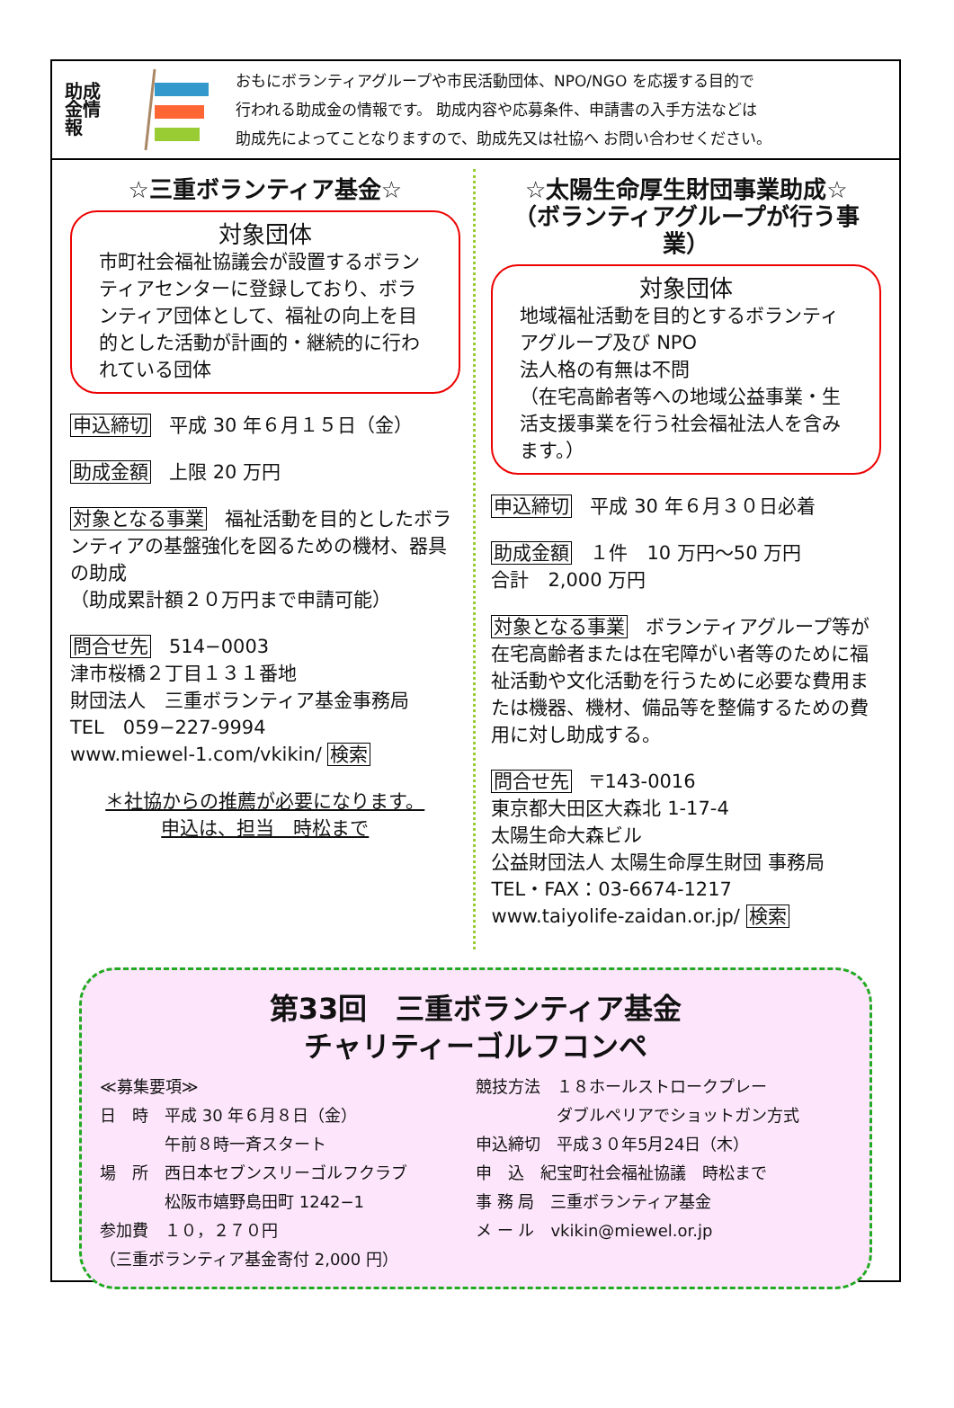助成金情報
おもにボランティアグループや市民活動団体、NPO/NGO を応援する目的で
行われる助成金の情報です。 助成内容や応募条件、申請書の入手方法などは
助成先によってことなりますので、助成先又は社協へ お問い合わせください。
☆三重ボランティア基金☆
対象団体
市町社会福祉協議会が設置するボランティアセンターに登録しており、ボランティア団体として、福祉の向上を目的とした活動が計画的・継続的に行われている団体
申込締切 平成 30 年６月１５日（金）
助成金額 上限 20 万円
対象となる事業 福祉活動を目的としたボランティアの基盤強化を図るための機材、器具の助成
（助成累計額２０万円まで申請可能）
問合せ先 514−0003
津市桜橋２丁目１３１番地
財団法人　三重ボランティア基金事務局
TEL　059−227-9994
www.miewel-1.com/vkikin/ 検索
＊社協からの推薦が必要になります。
申込は、担当　時松まで
☆太陽生命厚生財団事業助成☆
（ボランティアグループが行う事業）
対象団体
地域福祉活動を目的とするボランティアグループ及び NPO
法人格の有無は不問
（在宅高齢者等への地域公益事業・生活支援事業を行う社会福祉法人を含みます。）
申込締切 平成 30 年６月３０日必着
助成金額 １件　10 万円〜50 万円
合計　2,000 万円
対象となる事業 ボランティアグループ等が在宅高齢者または在宅障がい者等のために福祉活動や文化活動を行うために必要な費用または機器、機材、備品等を整備するための費用に対し助成する。
問合せ先 〒143-0016
東京都大田区大森北 1-17-4
太陽生命大森ビル
公益財団法人 太陽生命厚生財団 事務局
TEL・FAX：03-6674-1217
www.taiyolife-zaidan.or.jp/ 検索
第33回　三重ボランティア基金
チャリティーゴルフコンペ
≪募集要項≫
日　時　平成 30 年６月８日（金）
　　　　午前８時一斉スタート
場　所　西日本セブンスリーゴルフクラブ
　　　　松阪市嬉野島田町 1242−1
参加費　１０，２７０円
（三重ボランティア基金寄付 2,000 円）
競技方法　１８ホールストロークプレー
　　　　　ダブルペリアでショットガン方式
申込締切　平成３０年5月24日（木）
申　込　紀宝町社会福祉協議　時松まで
事 務 局　三重ボランティア基金
メ ー ル　vkikin@miewel.or.jp